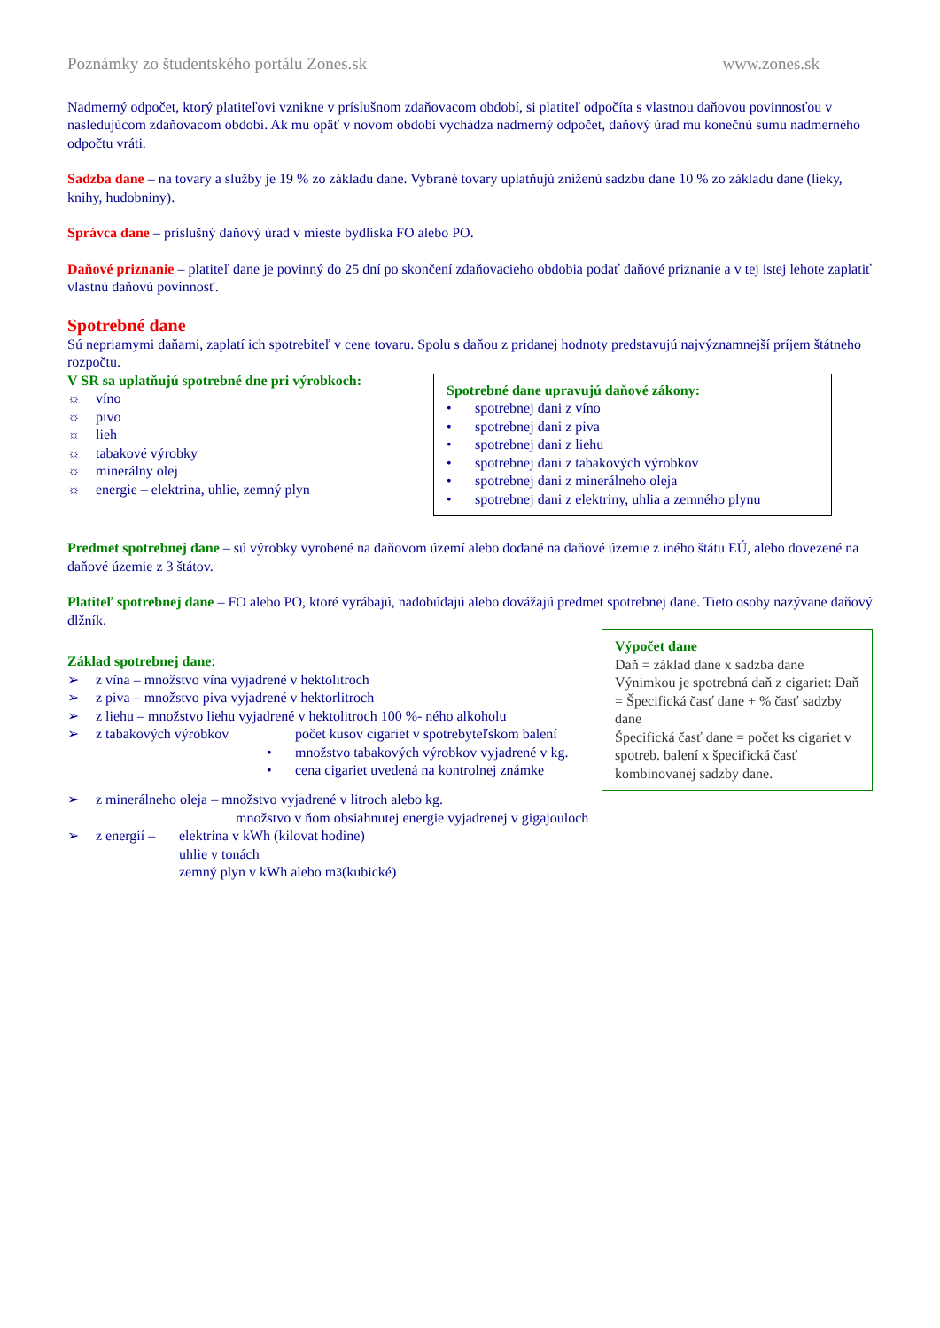Poznámky zo študentského portálu Zones.sk www.zones.sk
Nadmerný odpočet, ktorý platiteľovi vznikne v príslušnom zdaňovacom období, si platiteľ odpočíta s vlastnou daňovou povinnosťou v nasledujúcom zdaňovacom období. Ak mu opäť v novom období vychádza nadmerný odpočet, daňový úrad mu konečnú sumu nadmerného odpočtu vráti.
Sadzba dane – na tovary a služby je 19 % zo základu dane. Vybrané tovary uplatňujú zníženú sadzbu dane 10 % zo základu dane (lieky, knihy, hudobniny).
Správca dane – príslušný daňový úrad v mieste bydliska FO alebo PO.
Daňové priznanie – platiteľ dane je povinný do 25 dní po skončení zdaňovacieho obdobia podať daňové priznanie a v tej istej lehote zaplatiť vlastnú daňovú povinnosť.
Spotrebné dane
Sú nepriamymi daňami, zaplatí ich spotrebiteľ v cene tovaru. Spolu s daňou z pridanej hodnoty predstavujú najvýznamnejší príjem štátneho rozpočtu.
V SR sa uplatňujú spotrebné dne pri výrobkoch:
☼ víno
☼ pivo
☼ lieh
☼ tabakové výrobky
☼ minerálny olej
☼ energie – elektrina, uhlie, zemný plyn
Spotrebné dane upravujú daňové zákony:
• spotrebnej dani z víno
• spotrebnej dani z piva
• spotrebnej dani z liehu
• spotrebnej dani z tabakových výrobkov
• spotrebnej dani z minerálneho oleja
• spotrebnej dani z elektriny, uhlia a zemného plynu
Predmet spotrebnej dane – sú výrobky vyrobené na daňovom území alebo dodané na daňové územie z iného štátu EÚ, alebo dovezené na daňové územie z 3 štátov.
Platiteľ spotrebnej dane – FO alebo PO, ktoré vyrábajú, nadobúdajú alebo dovážajú predmet spotrebnej dane. Tieto osoby nazývane daňový dlžník.
Základ spotrebnej dane:
➢ z vína – množstvo vína vyjadrené v hektolitroch
➢ z piva – množstvo piva vyjadrené v hektorlitroch
➢ z liehu – množstvo liehu vyjadrené v hektolitroch 100 %- ného alkoholu
➢ z tabakových výrobkov počet kusov cigariet v spotrebyteľskom balení
• množstvo tabakových výrobkov vyjadrené v kg.
• cena cigariet uvedená na kontrolnej známke
Výpočet dane
Daň = základ dane x sadzba dane
Výnimkou je spotrebná daň z cigariet: Daň = Špecifická časť dane + % časť sadzby dane
Špecifická časť dane = počet ks cigariet v spotreb. balení x špecifická časť kombinovanej sadzby dane.
➢ z minerálneho oleja – množstvo vyjadrené v litroch alebo kg.
množstvo v ňom obsiahnutej energie vyjadrenej v gigajouloch
➢ z energií – elektrina v kWh (kilovat hodine)
uhlie v tonách
zemný plyn v kWh alebo m<sup>3</sup> (kubické)